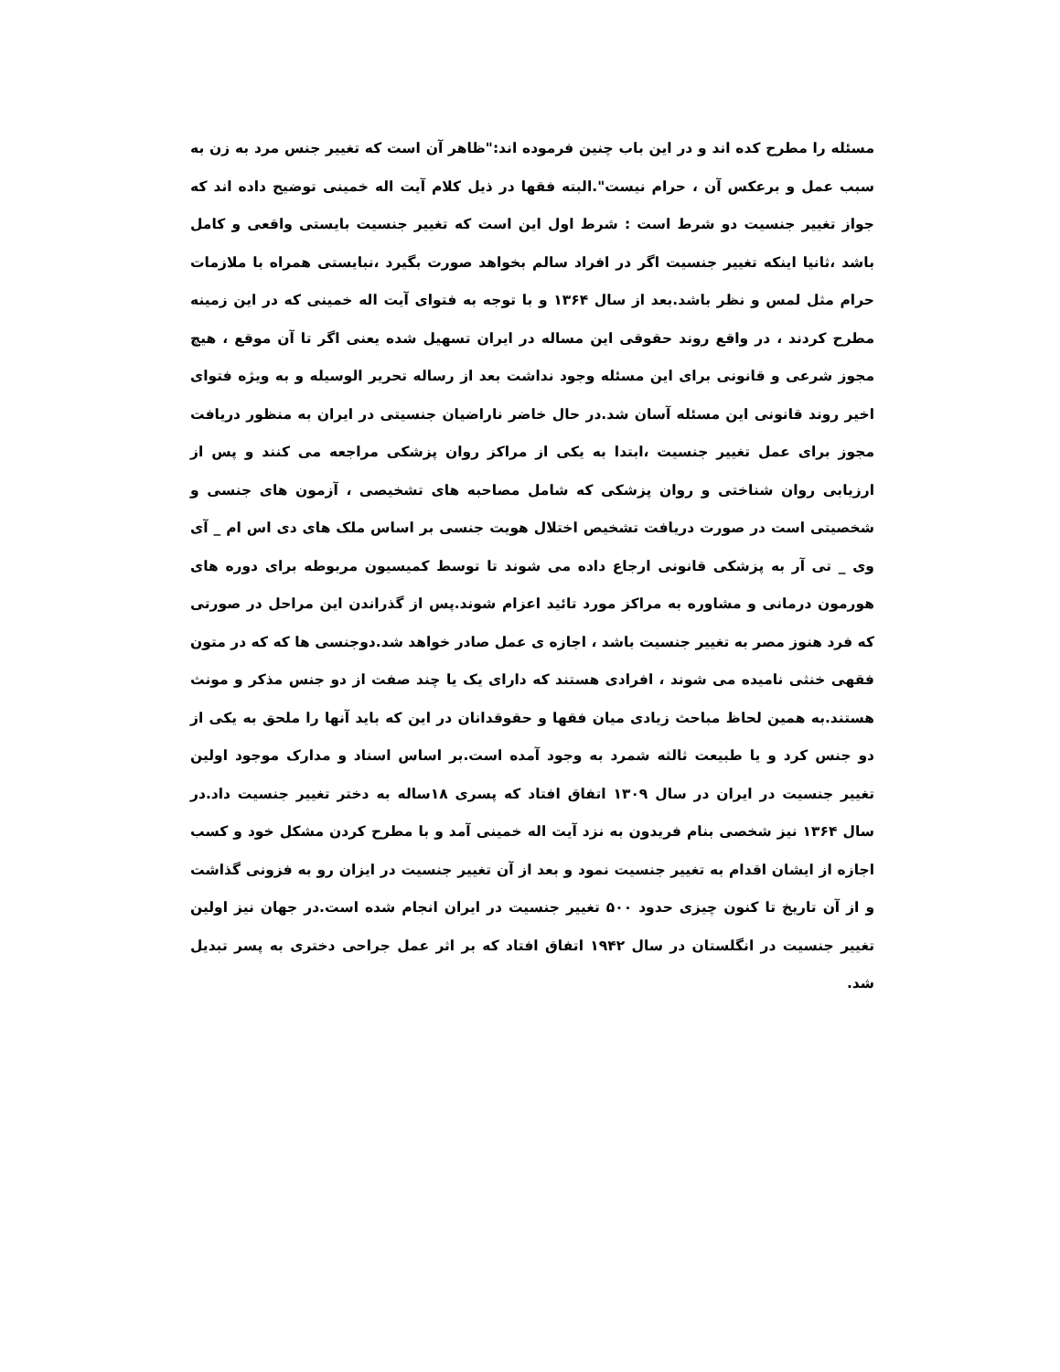مسئله را مطرح کده اند و در این باب چنین فرموده اند:"ظاهر آن است که تغییر جنس مرد به زن به سبب عمل و برعکس آن ، حرام نیست".البته فقها در ذیل کلام آیت اله خمینی توضیح داده اند که جواز تغییر جنسیت دو شرط است : شرط اول این است که تغییر جنسیت بایستی واقعی و کامل باشد ،ثانیا اینکه تغییر جنسیت اگر در افراد سالم بخواهد صورت بگیرد ،نبایستی همراه با ملازمات حرام مثل لمس و نظر باشد.بعد از سال ۱۳۶۴ و با توجه به فتوای آیت اله خمینی که در این زمینه مطرح کردند ، در واقع روند حقوقی این مساله در ایران تسهیل شده یعنی اگر تا آن موقع ، هیچ مجوز شرعی و قانونی برای این مسئله وجود نداشت بعد از رساله تحریر الوسیله و به ویژه فتوای اخیر روند قانونی این مسئله آسان شد.در حال خاضر ناراضیان جنسیتی در ایران به منظور دریافت مجوز برای عمل تغییر جنسیت ،ابتدا به یکی از مراکز روان پزشکی مراجعه می کنند و پس از ارزیابی روان شناختی و روان پزشکی که شامل مصاحبه های تشخیصی ، آزمون های جنسی و شخصیتی است در صورت دریافت تشخیص اختلال هویت جنسی بر اساس ملک های دی اس ام _ آی وی _ تی آر به پزشکی قانونی ارجاع داده می شوند تا توسط کمیسیون مربوطه برای دوره های هورمون درمانی و مشاوره به مراکز مورد تائید اعزام شوند.پس از گذراندن این مراحل در صورتی که فرد هنوز مصر به تغییر جنسیت باشد ، اجازه ی عمل صادر خواهد شد.دوجنسی ها که که در متون فقهی خنثی نامیده می شوند ، افرادی هستند که دارای یک یا چند صفت از دو جنس مذکر و مونث هستند.به همین لحاظ مباحث زیادی میان فقها و حقوقدانان در این که باید آنها را ملحق به یکی از دو جنس کرد و یا طبیعت ثالثه شمرد به وجود آمده است.بر اساس اسناد و مدارک موجود اولین تغییر جنسیت در ایران در سال ۱۳۰۹ اتفاق افتاد که پسری ۱۸ساله به دختر تغییر جنسیت داد.در سال ۱۳۶۴ نیز شخصی بنام فریدون به نزد آیت اله خمینی آمد و با مطرح کردن مشکل خود و کسب اجازه از ایشان اقدام به تغییر جنسیت نمود و بعد از آن تغییر جنسیت در ایزان رو به فزونی گذاشت و از آن تاریخ تا کنون چیزی حدود ۵۰۰ تغییر جنسیت در ایران انجام شده است.در جهان نیز اولین تغییر جنسیت در انگلستان در سال ۱۹۴۲ اتفاق افتاد که بر اثر عمل جراحی دختری به پسر تبدیل شد.